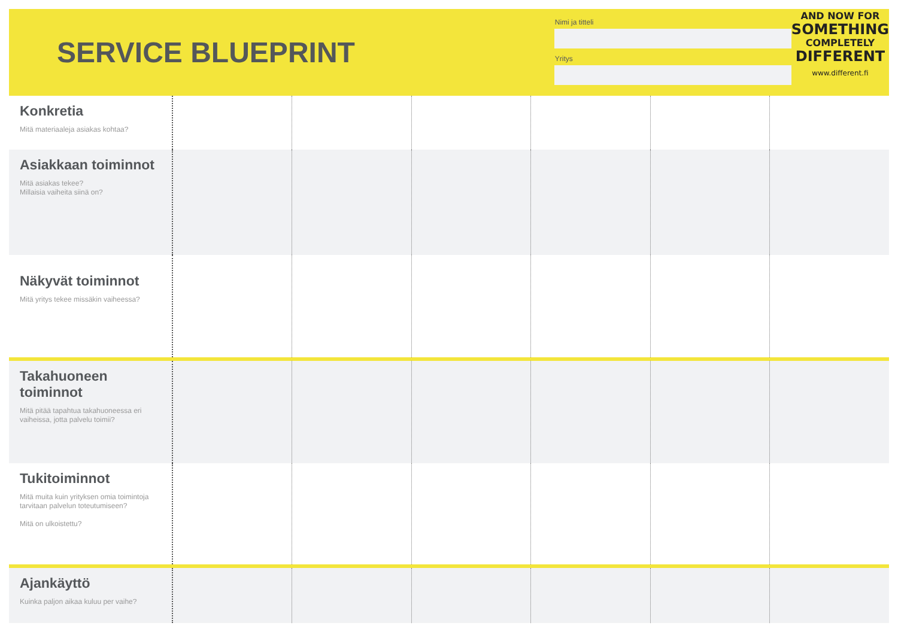SERVICE BLUEPRINT
Nimi ja titteli
Yritys
AND NOW FOR
SOMETHING
COMPLETELY
DIFFERENT
www.different.fi
| Konkretia Mitä materiaaleja asiakas kohtaa? | | | | | | |
| Asiakkaan toiminnot Mitä asiakas tekee? Millaisia vaiheita siinä on? | | | | | | |
| Näkyvät toiminnot Mitä yritys tekee missäkin vaiheessa? | | | | | | |
| Takahuoneen toiminnot Mitä pitää tapahtua takahuoneessa eri vaiheissa, jotta palvelu toimii? | | | | | | |
| Tukitoiminnot Mitä muita kuin yrityksen omia toimintoja tarvitaan palvelun toteutumiseen? Mitä on ulkoistettu? | | | | | | |
| Ajankäyttö Kuinka paljon aikaa kuluu per vaihe? | | | | | | |